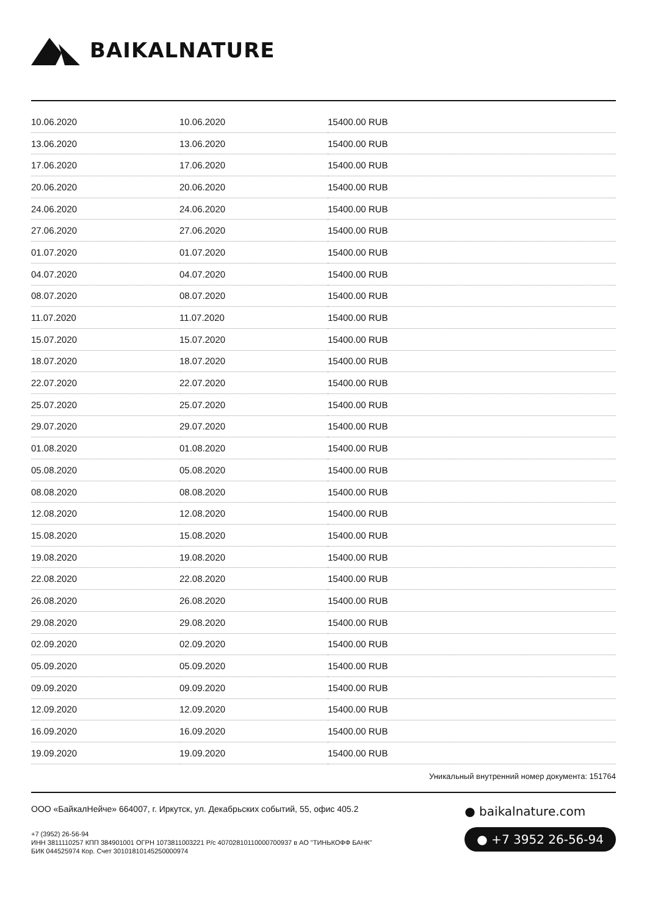BAIKALNATURE
| 10.06.2020 | 10.06.2020 | 15400.00 RUB |
| 13.06.2020 | 13.06.2020 | 15400.00 RUB |
| 17.06.2020 | 17.06.2020 | 15400.00 RUB |
| 20.06.2020 | 20.06.2020 | 15400.00 RUB |
| 24.06.2020 | 24.06.2020 | 15400.00 RUB |
| 27.06.2020 | 27.06.2020 | 15400.00 RUB |
| 01.07.2020 | 01.07.2020 | 15400.00 RUB |
| 04.07.2020 | 04.07.2020 | 15400.00 RUB |
| 08.07.2020 | 08.07.2020 | 15400.00 RUB |
| 11.07.2020 | 11.07.2020 | 15400.00 RUB |
| 15.07.2020 | 15.07.2020 | 15400.00 RUB |
| 18.07.2020 | 18.07.2020 | 15400.00 RUB |
| 22.07.2020 | 22.07.2020 | 15400.00 RUB |
| 25.07.2020 | 25.07.2020 | 15400.00 RUB |
| 29.07.2020 | 29.07.2020 | 15400.00 RUB |
| 01.08.2020 | 01.08.2020 | 15400.00 RUB |
| 05.08.2020 | 05.08.2020 | 15400.00 RUB |
| 08.08.2020 | 08.08.2020 | 15400.00 RUB |
| 12.08.2020 | 12.08.2020 | 15400.00 RUB |
| 15.08.2020 | 15.08.2020 | 15400.00 RUB |
| 19.08.2020 | 19.08.2020 | 15400.00 RUB |
| 22.08.2020 | 22.08.2020 | 15400.00 RUB |
| 26.08.2020 | 26.08.2020 | 15400.00 RUB |
| 29.08.2020 | 29.08.2020 | 15400.00 RUB |
| 02.09.2020 | 02.09.2020 | 15400.00 RUB |
| 05.09.2020 | 05.09.2020 | 15400.00 RUB |
| 09.09.2020 | 09.09.2020 | 15400.00 RUB |
| 12.09.2020 | 12.09.2020 | 15400.00 RUB |
| 16.09.2020 | 16.09.2020 | 15400.00 RUB |
| 19.09.2020 | 19.09.2020 | 15400.00 RUB |
Уникальный внутренний номер документа: 151764
ООО «БайкалНейче» 664007, г. Иркутск, ул. Декабрьских событий, 55, офис 405.2
+7 (3952) 26-56-94
ИНН 3811110257 КПП 384901001 ОГРН 1073811003221 Р/с 40702810110000700937 в АО "ТИНЬКОФФ БАНК"
БИК 044525974 Кор. Счет 30101810145250000974
● baikalnature.com
● +7 3952 26-56-94